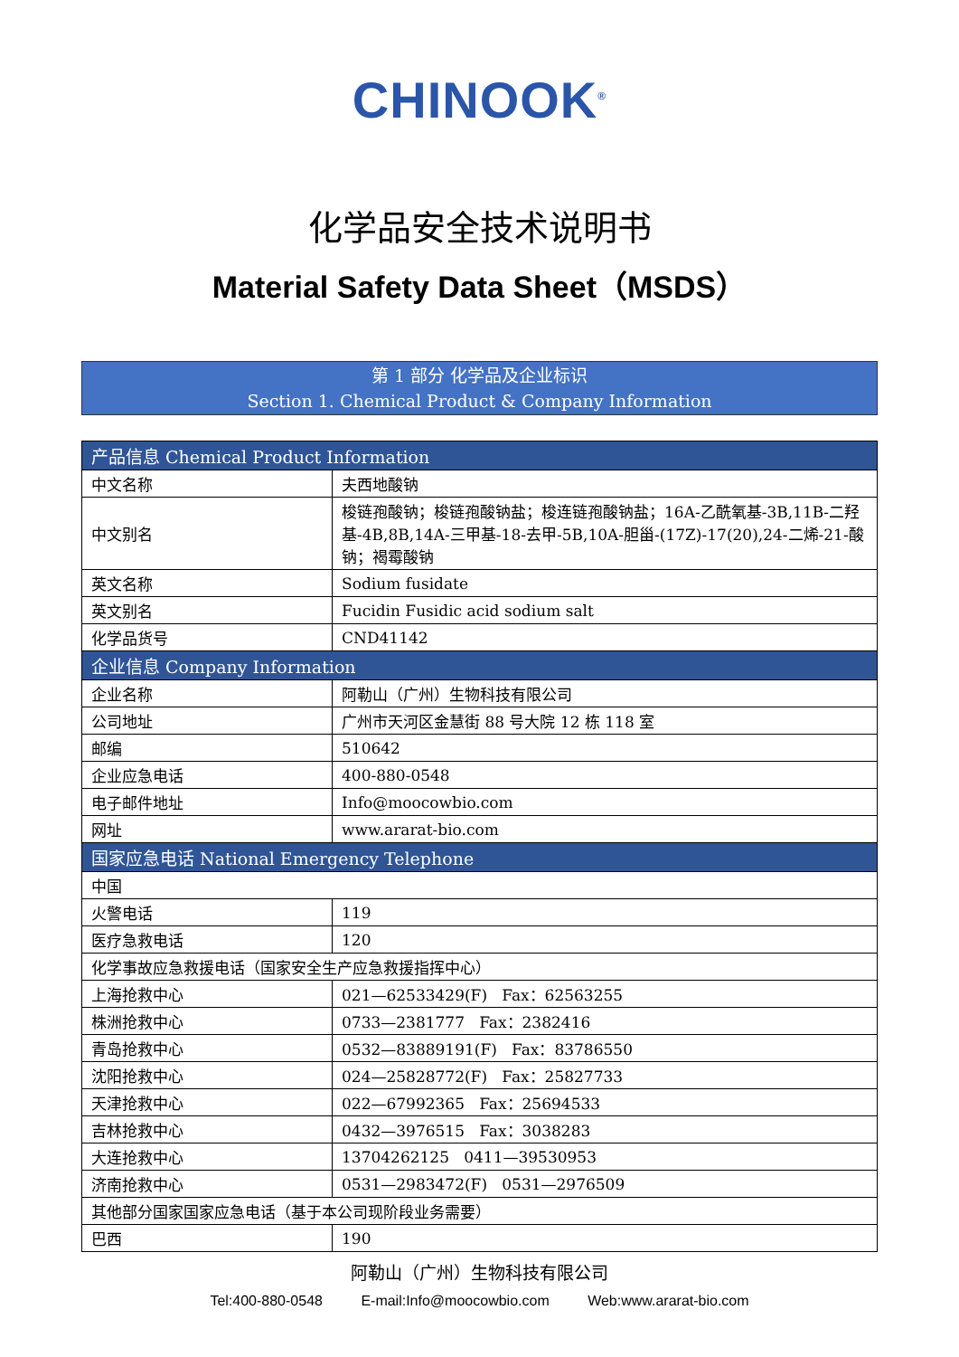CHINOOK<sup>®</sup>
化学品安全技术说明书
Material Safety Data Sheet（MSDS）
第 1 部分 化学品及企业标识
Section 1. Chemical Product & Company Information
| 产品信息 Chemical Product Information | |
| --- | --- |
| 中文名称 | 夫西地酸钠 |
| 中文别名 | 梭链孢酸钠；梭链孢酸钠盐；梭连链孢酸钠盐；16Α-乙酰氧基-3Β,11Β-二羟基-4Β,8Β,14Α-三甲基-18-去甲-5Β,10Α-胆甾-(17Z)-17(20),24-二烯-21-酸钠；褐霉酸钠 |
| 英文名称 | Sodium fusidate |
| 英文别名 | Fucidin Fusidic acid sodium salt |
| 化学品货号 | CND41142 |
| 企业信息 Company Information | |
| 企业名称 | 阿勒山（广州）生物科技有限公司 |
| 公司地址 | 广州市天河区金慧街 88 号大院 12 栋 118 室 |
| 邮编 | 510642 |
| 企业应急电话 | 400-880-0548 |
| 电子邮件地址 | Info@moocowbio.com |
| 网址 | www.ararat-bio.com |
| 国家应急电话 National Emergency Telephone | |
| 中国 | |
| 火警电话 | 119 |
| 医疗急救电话 | 120 |
| 化学事故应急救援电话（国家安全生产应急救援指挥中心） | |
| 上海抢救中心 | 021—62533429(F) Fax：62563255 |
| 株洲抢救中心 | 0733—2381777 Fax：2382416 |
| 青岛抢救中心 | 0532—83889191(F) Fax：83786550 |
| 沈阳抢救中心 | 024—25828772(F) Fax：25827733 |
| 天津抢救中心 | 022—67992365 Fax：25694533 |
| 吉林抢救中心 | 0432—3976515 Fax：3038283 |
| 大连抢救中心 | 13704262125 0411—39530953 |
| 济南抢救中心 | 0531—2983472(F) 0531—2976509 |
| 其他部分国家国家应急电话（基于本公司现阶段业务需要） | |
| 巴西 | 190 |
阿勒山（广州）生物科技有限公司
Tel:400-880-0548 E-mail:Info@moocowbio.com Web:www.ararat-bio.com